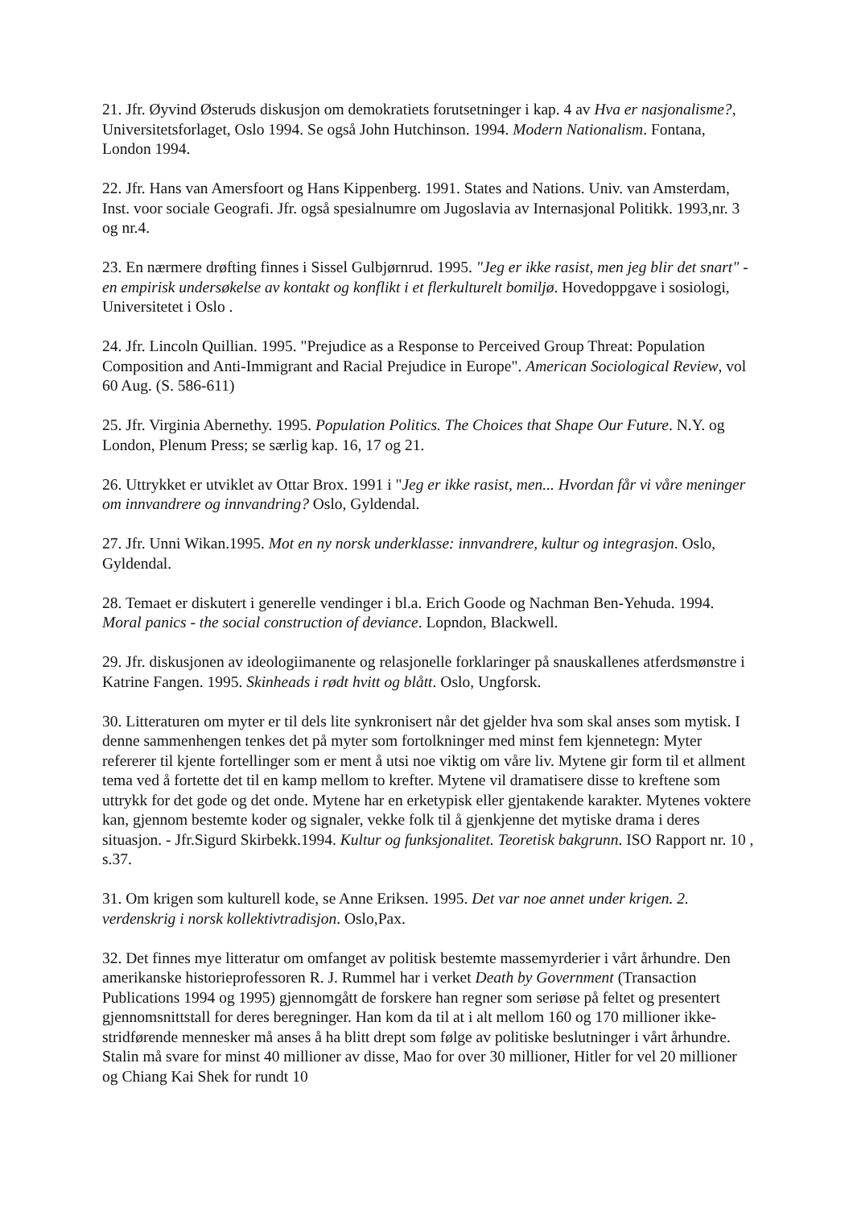21. Jfr. Øyvind Østeruds diskusjon om demokratiets forutsetninger i kap. 4 av Hva er nasjonalisme?, Universitetsforlaget, Oslo 1994. Se også John Hutchinson. 1994. Modern Nationalism. Fontana, London 1994.
22. Jfr. Hans van Amersfoort og Hans Kippenberg. 1991. States and Nations. Univ. van Amsterdam, Inst. voor sociale Geografi. Jfr. også spesialnumre om Jugoslavia av Internasjonal Politikk. 1993,nr. 3 og nr.4.
23. En nærmere drøfting finnes i Sissel Gulbjørnrud. 1995. "Jeg er ikke rasist, men jeg blir det snart" - en empirisk undersøkelse av kontakt og konflikt i et flerkulturelt bomiljø. Hovedoppgave i sosiologi, Universitetet i Oslo .
24. Jfr. Lincoln Quillian. 1995. "Prejudice as a Response to Perceived Group Threat: Population Composition and Anti-Immigrant and Racial Prejudice in Europe". American Sociological Review, vol 60 Aug. (S. 586-611)
25. Jfr. Virginia Abernethy. 1995. Population Politics. The Choices that Shape Our Future. N.Y. og London, Plenum Press; se særlig kap. 16, 17 og 21.
26. Uttrykket er utviklet av Ottar Brox. 1991 i "Jeg er ikke rasist, men... Hvordan får vi våre meninger om innvandrere og innvandring? Oslo, Gyldendal.
27. Jfr. Unni Wikan.1995. Mot en ny norsk underklasse: innvandrere, kultur og integrasjon. Oslo, Gyldendal.
28. Temaet er diskutert i generelle vendinger i bl.a. Erich Goode og Nachman Ben-Yehuda. 1994. Moral panics - the social construction of deviance. Lopndon, Blackwell.
29. Jfr. diskusjonen av ideologiimanente og relasjonelle forklaringer på snauskallenes atferdsmønstre i Katrine Fangen. 1995. Skinheads i rødt hvitt og blått. Oslo, Ungforsk.
30. Litteraturen om myter er til dels lite synkronisert når det gjelder hva som skal anses som mytisk. I denne sammenhengen tenkes det på myter som fortolkninger med minst fem kjennetegn: Myter refererer til kjente fortellinger som er ment å utsi noe viktig om våre liv. Mytene gir form til et allment tema ved å fortette det til en kamp mellom to krefter. Mytene vil dramatisere disse to kreftene som uttrykk for det gode og det onde. Mytene har en erketypisk eller gjentakende karakter. Mytenes voktere kan, gjennom bestemte koder og signaler, vekke folk til å gjenkjenne det mytiske drama i deres situasjon. - Jfr.Sigurd Skirbekk.1994. Kultur og funksjonalitet. Teoretisk bakgrunn. ISO Rapport nr. 10 , s.37.
31. Om krigen som kulturell kode, se Anne Eriksen. 1995. Det var noe annet under krigen. 2. verdenskrig i norsk kollektivtradisjon. Oslo,Pax.
32. Det finnes mye litteratur om omfanget av politisk bestemte massemyrderier i vårt århundre. Den amerikanske historieprofessoren R. J. Rummel har i verket Death by Government (Transaction Publications 1994 og 1995) gjennomgått de forskere han regner som seriøse på feltet og presentert gjennomsnittstall for deres beregninger. Han kom da til at i alt mellom 160 og 170 millioner ikke-stridførende mennesker må anses å ha blitt drept som følge av politiske beslutninger i vårt århundre. Stalin må svare for minst 40 millioner av disse, Mao for over 30 millioner, Hitler for vel 20 millioner og Chiang Kai Shek for rundt 10